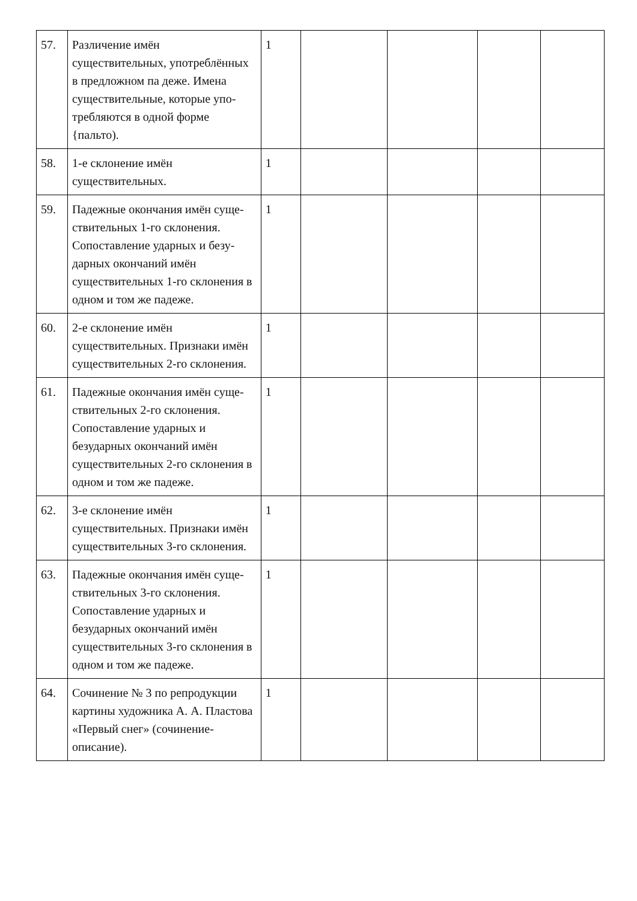| 57. | Различение имён существительных, употреблённых в предложном па деже. Имена существительные, которые упо-требляются в одной форме {пальто). | 1 | | | | |
| 58. | 1-е склонение имён существительных. | 1 | | | | |
| 59. | Падежные окончания имён суще-ствительных 1-го склонения. Сопоставление ударных и безу-дарных окончаний имён существительных 1-го склонения в одном и том же падеже. | 1 | | | | |
| 60. | 2-е склонение имён существительных. Признаки имён существительных 2-го склонения. | 1 | | | | |
| 61. | Падежные окончания имён суще-ствительных 2-го склонения. Сопоставление ударных и безударных окончаний имён существительных 2-го склонения в одном и том же падеже. | 1 | | | | |
| 62. | 3-е склонение имён существительных. Признаки имён существительных 3-го склонения. | 1 | | | | |
| 63. | Падежные окончания имён суще-ствительных 3-го склонения. Сопоставление ударных и безударных окончаний имён существительных 3-го склонения в одном и том же падеже. | 1 | | | | |
| 64. | Сочинение № 3 по репродукции картины художника А. А. Пластова «Первый снег» (сочинение-описание). | 1 | | | | |